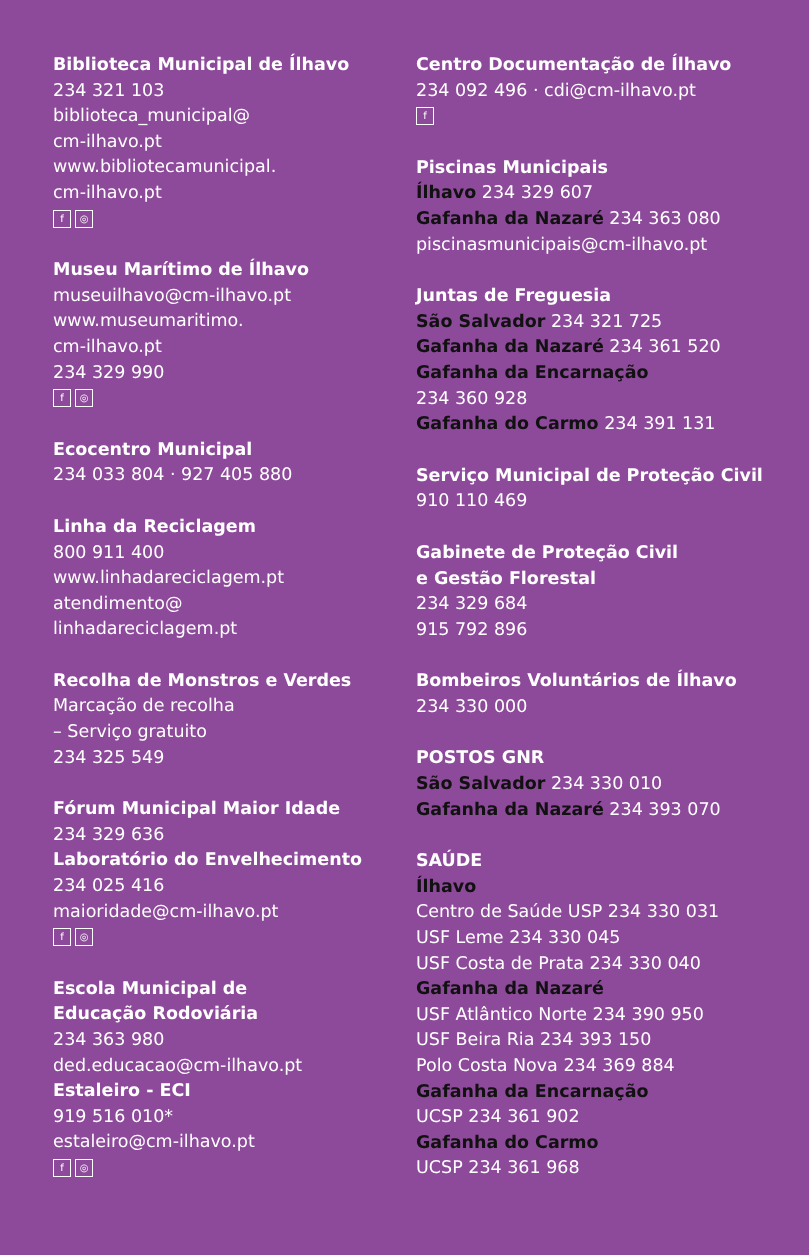Biblioteca Municipal de Ílhavo
234 321 103
biblioteca_municipal@
cm-ilhavo.pt
www.bibliotecamunicipal.
cm-ilhavo.pt
f ◎
Museu Marítimo de Ílhavo
museuilhavo@cm-ilhavo.pt
www.museumaritimo.
cm-ilhavo.pt
234 329 990
f ◎
Ecocentro Municipal
234 033 804 · 927 405 880
Linha da Reciclagem
800 911 400
www.linhadareciclagem.pt
atendimento@
linhadareciclagem.pt
Recolha de Monstros e Verdes
Marcação de recolha
– Serviço gratuito
234 325 549
Fórum Municipal Maior Idade
234 329 636
Laboratório do Envelhecimento
234 025 416
maioridade@cm-ilhavo.pt
f ◎
Escola Municipal de
Educação Rodoviária
234 363 980
ded.educacao@cm-ilhavo.pt
Estaleiro - ECI
919 516 010*
estaleiro@cm-ilhavo.pt
f ◎
Centro Documentação de Ílhavo
234 092 496 · cdi@cm-ilhavo.pt
f
Piscinas Municipais
Ílhavo 234 329 607
Gafanha da Nazaré 234 363 080
piscinasmunicipais@cm-ilhavo.pt
Juntas de Freguesia
São Salvador 234 321 725
Gafanha da Nazaré 234 361 520
Gafanha da Encarnação
234 360 928
Gafanha do Carmo 234 391 131
Serviço Municipal de Proteção Civil
910 110 469
Gabinete de Proteção Civil
e Gestão Florestal
234 329 684
915 792 896
Bombeiros Voluntários de Ílhavo
234 330 000
POSTOS GNR
São Salvador 234 330 010
Gafanha da Nazaré 234 393 070
SAÚDE
Ílhavo
Centro de Saúde USP 234 330 031
USF Leme 234 330 045
USF Costa de Prata 234 330 040
Gafanha da Nazaré
USF Atlântico Norte 234 390 950
USF Beira Ria 234 393 150
Polo Costa Nova 234 369 884
Gafanha da Encarnação
UCSP 234 361 902
Gafanha do Carmo
UCSP 234 361 968